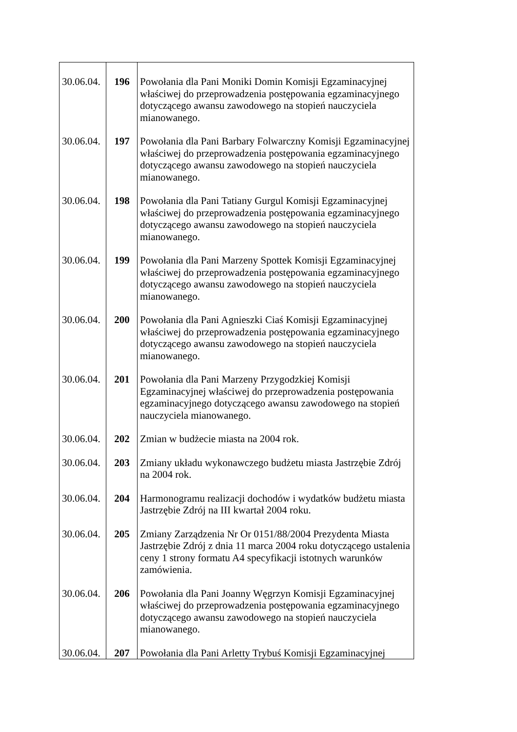| 30.06.04. | 196 | Powołania dla Pani Moniki Domin Komisji Egzaminacyjnej właściwej do przeprowadzenia postępowania egzaminacyjnego dotyczącego awansu zawodowego na stopień nauczyciela mianowanego. |
| 30.06.04. | 197 | Powołania dla Pani Barbary Folwarczny Komisji Egzaminacyjnej właściwej do przeprowadzenia postępowania egzaminacyjnego dotyczącego awansu zawodowego na stopień nauczyciela mianowanego. |
| 30.06.04. | 198 | Powołania dla Pani Tatiany Gurgul Komisji Egzaminacyjnej właściwej do przeprowadzenia postępowania egzaminacyjnego dotyczącego awansu zawodowego na stopień nauczyciela mianowanego. |
| 30.06.04. | 199 | Powołania dla Pani Marzeny Spottek Komisji Egzaminacyjnej właściwej do przeprowadzenia postępowania egzaminacyjnego dotyczącego awansu zawodowego na stopień nauczyciela mianowanego. |
| 30.06.04. | 200 | Powołania dla Pani Agnieszki Ciaś Komisji Egzaminacyjnej właściwej do przeprowadzenia postępowania egzaminacyjnego dotyczącego awansu zawodowego na stopień nauczyciela mianowanego. |
| 30.06.04. | 201 | Powołania dla Pani Marzeny Przygodzkiej Komisji Egzaminacyjnej właściwej do przeprowadzenia postępowania egzaminacyjnego dotyczącego awansu zawodowego na stopień nauczyciela mianowanego. |
| 30.06.04. | 202 | Zmian w budżecie miasta na 2004 rok. |
| 30.06.04. | 203 | Zmiany układu wykonawczego budżetu miasta Jastrzębie Zdrój na 2004 rok. |
| 30.06.04. | 204 | Harmonogramu realizacji dochodów i wydatków budżetu miasta Jastrzębie Zdrój na III kwartał 2004 roku. |
| 30.06.04. | 205 | Zmiany Zarządzenia Nr Or 0151/88/2004 Prezydenta Miasta Jastrzębie Zdrój z dnia 11 marca 2004 roku dotyczącego ustalenia ceny 1 strony formatu A4 specyfikacji istotnych warunków zamówienia. |
| 30.06.04. | 206 | Powołania dla Pani Joanny Węgrzyn Komisji Egzaminacyjnej właściwej do przeprowadzenia postępowania egzaminacyjnego dotyczącego awansu zawodowego na stopień nauczyciela mianowanego. |
| 30.06.04. | 207 | Powołania dla Pani Arletty Trybuś Komisji Egzaminacyjnej |